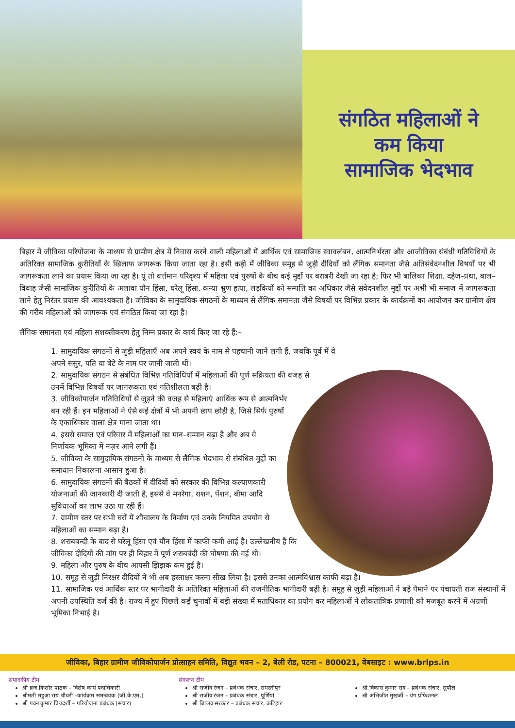संगठित महिलाओं ने
कम किया
सामाजिक भेदभाव
बिहार में जीविका परियोजना के माध्यम से ग्रामीण क्षेत्र में निवास करने वाली महिलाओं में आर्थिक एवं सामाजिक स्वावलंबन, आत्मनिर्भरता और आजीविका संबंधी गतिविधियों के अतिरिक्त सामाजिक कुरीतियों के खिलाफ जागरूक किया जाता रहा है। इसी कड़ी में जीविका समूह से जुड़ी दीदियों को लैंगिक समानता जैसे अतिसंवेदनशील विषयों पर भी जागरूकता लाने का प्रयास किया जा रहा है। यूं तो वर्त्तमान परिदृश्य में महिला एवं पुरुषों के बीच कई मुद्दों पर बराबरी देखी जा रहा है; फिर भी बालिका शिक्षा, दहेज–प्रथा, बाल–विवाह जैसी सामाजिक कुरीतियों के अलावा यौन हिंसा, घरेलू हिंसा, कन्या भ्रुण हत्या, लड़कियों को सम्पत्ति का अधिकार जैसे संवेदनशील मुद्दों पर अभी भी समाज में जागरूकता लाने हेतु निरंतर प्रयास की आवश्यकता है। जीविका के सामुदायिक संगठनों के माध्यम से लैंगिक समानता जैसे विषयों पर विभिन्न प्रकार के कार्यक्रमों का आयोजन कर ग्रामीण क्षेत्र की गरीब महिलाओं को जागरूक एवं संगठित किया जा रहा है।
लैंगिक समानता एवं महिला सशक्तीकरण हेतु निम्न प्रकार के कार्य किए जा रहे हैं:–
1. सामुदायिक संगठनों से जुड़ी महिलाएँ अब अपने स्वयं के नाम से पहचानी जाने लगी हैं, जबकि पूर्व में वे अपने ससुर, पति या बेटे के नाम पर जानी जाती थीं।
2. सामुदायिक संगठन से संबंधित विभिन्न गतिविधियों में महिलाओं की पूर्ण सक्रियता की वजह से उनमें विभिन्न विषयों पर जागरूकता एवं गतिशीलता बढ़ी है।
3. जीविकोपार्जन गतिविधियों से जुड़ने की वजह से महिलाएं आर्थिक रूप से आत्मनिर्भर बन रही हैं। इन महिलाओं ने ऐसे कई क्षेत्रों में भी अपनी छाप छोड़ी है, जिसे सिर्फ पुरुषों के एकाधिकार वाला क्षेत्र माना जाता था।
4. इससे समाज एवं परिवार में महिलाओं का मान–सम्मान बढ़ा है और अब वे निर्णायक भूमिका में नज़र आने लगी हैं।
5. जीविका के सामुदायिक संगठनों के माध्यम से लैंगिक भेदभाव से संबंधित मुद्दों का समाधान निकालना आसान हुआ है।
6. सामुदायिक संगठनों की बैठकों में दीदियों को सरकार की विभिन्न कल्याणकारी योजनाओं की जानकारी दी जाती है, इससे वे मनरेगा, राशन, पेंशन, बीमा आदि सुविधाओं का लाभ उठा पा रही हैं।
7. ग्रामीण स्तर पर सभी घरों में शौचालय के निर्माण एवं उनके नियमित उपयोग से महिलाओं का सम्मान बढ़ा है।
8. शराबबन्दी के बाद से घरेलू हिंसा एवं यौन हिंसा में काफी कमी आई है। उल्लेखनीय है कि जीविका दीदियों की मांग पर ही बिहार में पूर्ण शराबबंदी की घोषणा की गई थी।
9. महिला और पुरुष के बीच आपसी झिझक कम हुई है।
10. समूह से जुड़ी निरक्षर दीदियों ने भी अब हस्ताक्षर करना सीख लिया है। इससे उनका आत्मविश्वास काफी बढ़ा है।
11. सामाजिक एवं आर्थिक स्तर पर भागीदारी के अतिरिक्त महिलाओं की राजनीतिक भागीदारी बढ़ी है। समूह से जुड़ी महिलाओं ने बड़े पैमाने पर पंचायती राज संस्थानों में अपनी उपस्थिति दर्ज की है। राज्य में हुए पिछले कई चुनावों में बड़ी संख्या में मताधिकार का प्रयोग कर महिलाओं ने लोकतांत्रिक प्रणाली को मजबूत करने में अग्रणी भूमिका निभाई है।
जीविका, बिहार ग्रामीण जीविकोपार्जन प्रोत्साहन समिति, विद्युत भवन – 2, बेली रोड, पटना – 800021, वेबसाइट : www.brlps.in
संपादकीय टीम
श्री ब्रज किशोर पाठक – विशेष कार्य पदाधिकारी
श्रीमती महुआ राय चौधरी –कार्यक्रम समन्वयक (जी.के.एम.)
श्री पवन कुमार प्रियदर्शी – परियोजना प्रबंधक (संचार)
संकलन टीम
श्री राजीव रंजन – प्रबंधक संचार, समस्तीपुर
श्री राजीव रंजन – प्रबंधक संचार, पूर्णियां
श्री बिप्लव सरकार – प्रबंधक संचार, कटिहार
श्री विकास कुमार राव – प्रबंधक संचार, सुपौल
श्री अभिजीत मुखर्जी – यंग प्रोफेशनल